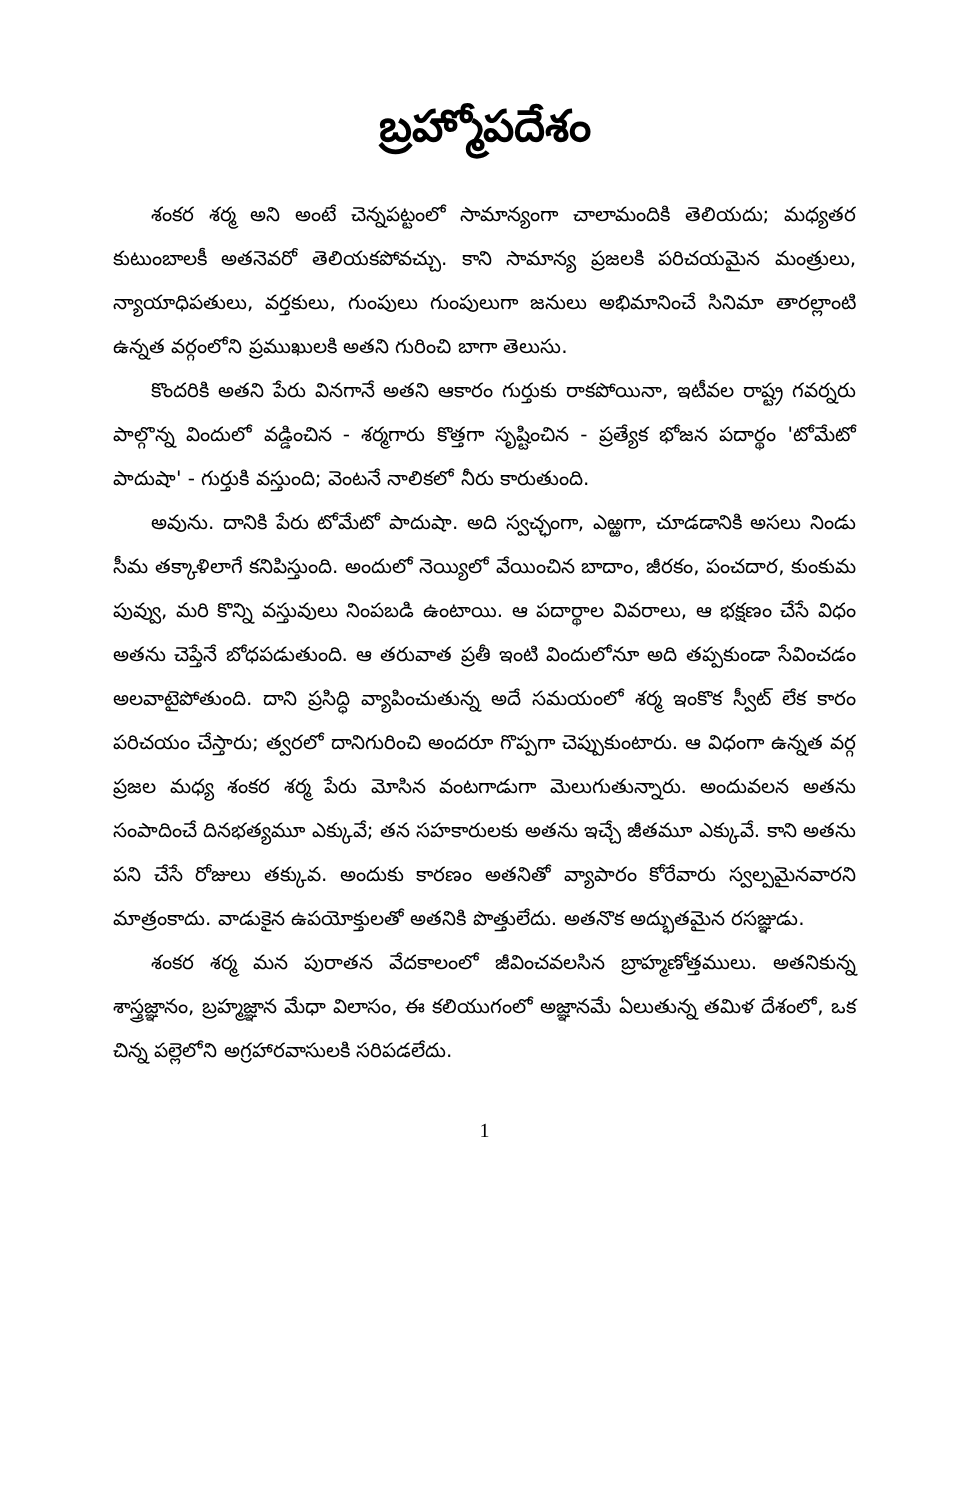బ్రహ్మోపదేశం
శంకర శర్మ అని అంటే చెన్నపట్టంలో సామాన్యంగా చాలామందికి తెలియదు; మధ్యతర కుటుంబాలకీ అతనెవరో తెలియకపోవచ్చు. కాని సామాన్య ప్రజలకి పరిచయమైన మంత్రులు, న్యాయాధిపతులు, వర్తకులు, గుంపులు గుంపులుగా జనులు అభిమానించే సినిమా తారల్లాంటి ఉన్నత వర్గంలోని ప్రముఖులకి అతని గురించి బాగా తెలుసు.
కొందరికి అతని పేరు వినగానే అతని ఆకారం గుర్తుకు రాకపోయినా, ఇటీవల రాష్ట్ర గవర్నరు పాల్గొన్న విందులో వడ్డించిన - శర్మగారు కొత్తగా సృష్టించిన - ప్రత్యేక భోజన పదార్థం 'టోమేటో పాదుషా' - గుర్తుకి వస్తుంది; వెంటనే నాలికలో నీరు కారుతుంది.
అవును. దానికి పేరు టోమేటో పాదుషా. అది స్వచ్ఛంగా, ఎఱ్ఱగా, చూడడానికి అసలు నిండు సీమ తక్కాళిలాగే కనిపిస్తుంది. అందులో నెయ్యిలో వేయించిన బాదాం, జీరకం, పంచదార, కుంకుమ పువ్వు, మరి కొన్ని వస్తువులు నింపబడి ఉంటాయి. ఆ పదార్థాల వివరాలు, ఆ భక్షణం చేసే విధం అతను చెప్తేనే బోధపడుతుంది. ఆ తరువాత ప్రతీ ఇంటి విందులోనూ అది తప్పకుండా సేవించడం అలవాటైపోతుంది. దాని ప్రసిద్ధి వ్యాపించుతున్న అదే సమయంలో శర్మ ఇంకొక స్వీట్ లేక కారం పరిచయం చేస్తారు; త్వరలో దానిగురించి అందరూ గొప్పగా చెప్పుకుంటారు. ఆ విధంగా ఉన్నత వర్గ ప్రజల మధ్య శంకర శర్మ పేరు మోసిన వంటగాడుగా మెలుగుతున్నారు. అందువలన అతను సంపాదించే దినభత్యమూ ఎక్కువే; తన సహకారులకు అతను ఇచ్చే జీతమూ ఎక్కువే. కాని అతను పని చేసే రోజులు తక్కువ. అందుకు కారణం అతనితో వ్యాపారం కోరేవారు స్వల్పమైనవారని మాత్రంకాదు. వాడుకైన ఉపయోక్తులతో అతనికి పొత్తులేదు. అతనొక అద్భుతమైన రసజ్ఞుడు.
శంకర శర్మ మన పురాతన వేదకాలంలో జీవించవలసిన బ్రాహ్మణోత్తములు. అతనికున్న శాస్త్రజ్ఞానం, బ్రహ్మజ్ఞాన మేధా విలాసం, ఈ కలియుగంలో అజ్ఞానమే ఏలుతున్న తమిళ దేశంలో, ఒక చిన్న పల్లెలోని అగ్రహారవాసులకి సరిపడలేదు.
1